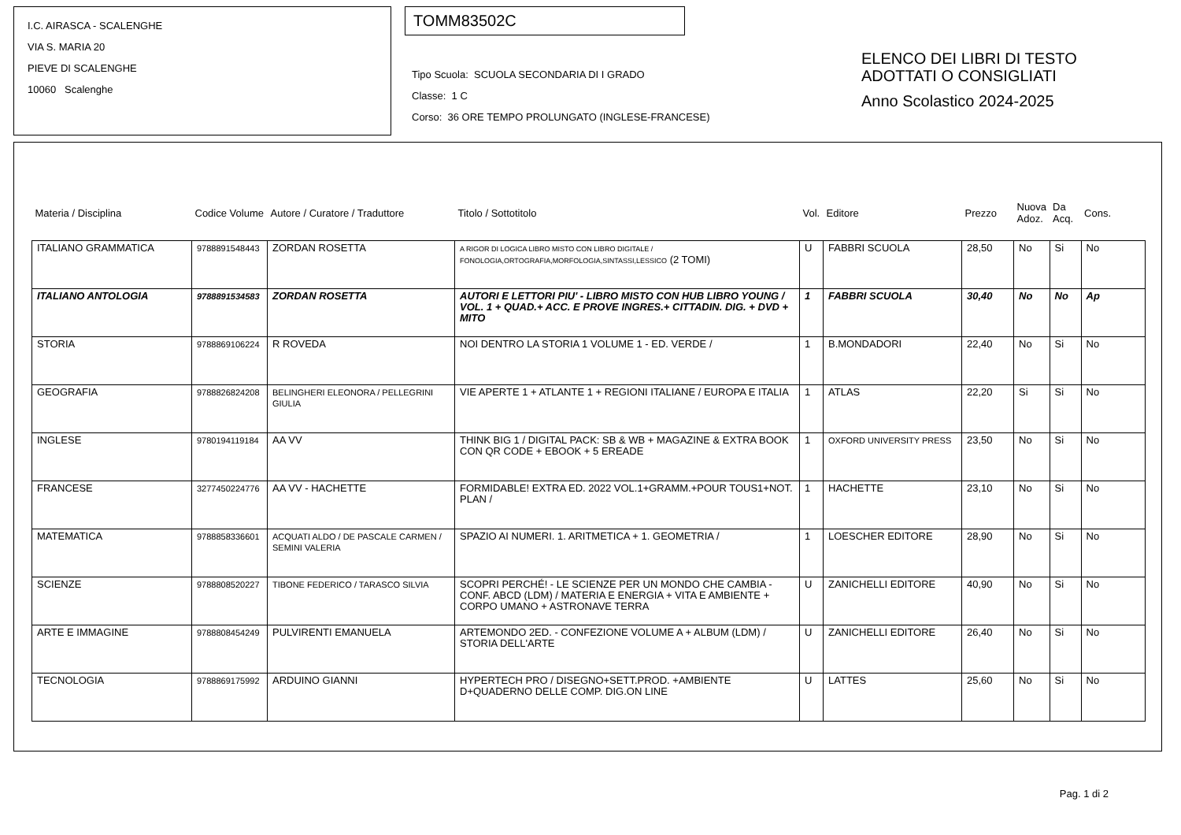I.C. AIRASCA - SCALENGHE
VIA S. MARIA 20
PIEVE DI SCALENGHE
10060 Scalenghe
TOMM83502C
Tipo Scuola: SCUOLA SECONDARIA DI I GRADO
Classe: 1 C
Corso: 36 ORE TEMPO PROLUNGATO (INGLESE-FRANCESE)
ELENCO DEI LIBRI DI TESTO
ADOTTATI O CONSIGLIATI
Anno Scolastico 2024-2025
| Materia / Disciplina | Codice Volume | Autore / Curatore / Traduttore | Titolo / Sottotitolo | Vol. | Editore | Prezzo | Nuova Adoz. | Da Acq. | Cons. |
| --- | --- | --- | --- | --- | --- | --- | --- | --- | --- |
| ITALIANO GRAMMATICA | 9788891548443 | ZORDAN ROSETTA | A RIGOR DI LOGICA LIBRO MISTO CON LIBRO DIGITALE / FONOLOGIA,ORTOGRAFIA,MORFOLOGIA,SINTASSI,LESSICO (2 TOMI) | U | FABBRI SCUOLA | 28,50 | No | Si | No |
| ITALIANO ANTOLOGIA | 9788891534583 | ZORDAN ROSETTA | AUTORI E LETTORI PIU' - LIBRO MISTO CON HUB LIBRO YOUNG / VOL. 1 + QUAD.+ ACC. E PROVE INGRES.+ CITTADIN. DIG. + DVD + MITO | 1 | FABBRI SCUOLA | 30,40 | No | No | Ap |
| STORIA | 9788869106224 | R ROVEDA | NOI DENTRO LA STORIA 1 VOLUME 1 - ED. VERDE / | 1 | B.MONDADORI | 22,40 | No | Si | No |
| GEOGRAFIA | 9788826824208 | BELINGHERI ELEONORA / PELLEGRINI GIULIA | VIE APERTE 1 + ATLANTE 1 + REGIONI ITALIANE / EUROPA E ITALIA | 1 | ATLAS | 22,20 | Si | Si | No |
| INGLESE | 9780194119184 | AA VV | THINK BIG 1 / DIGITAL PACK: SB & WB + MAGAZINE & EXTRA BOOK CON QR CODE + EBOOK + 5 EREADE | 1 | OXFORD UNIVERSITY PRESS | 23,50 | No | Si | No |
| FRANCESE | 3277450224776 | AA VV - HACHETTE | FORMIDABLE! EXTRA ED. 2022 VOL.1+GRAMM.+POUR TOUS1+NOT. PLAN / | 1 | HACHETTE | 23,10 | No | Si | No |
| MATEMATICA | 9788858336601 | ACQUATI ALDO / DE PASCALE CARMEN / SEMINI VALERIA | SPAZIO AI NUMERI. 1. ARITMETICA + 1. GEOMETRIA / | 1 | LOESCHER EDITORE | 28,90 | No | Si | No |
| SCIENZE | 9788808520227 | TIBONE FEDERICO / TARASCO SILVIA | SCOPRI PERCHÉ! - LE SCIENZE PER UN MONDO CHE CAMBIA - CONF. ABCD (LDM) / MATERIA E ENERGIA + VITA E AMBIENTE + CORPO UMANO + ASTRONAVE TERRA | U | ZANICHELLI EDITORE | 40,90 | No | Si | No |
| ARTE E IMMAGINE | 9788808454249 | PULVIRENTI EMANUELA | ARTEMONDO 2ED. - CONFEZIONE VOLUME A + ALBUM (LDM) / STORIA DELL'ARTE | U | ZANICHELLI EDITORE | 26,40 | No | Si | No |
| TECNOLOGIA | 9788869175992 | ARDUINO GIANNI | HYPERTECH PRO / DISEGNO+SETT.PROD. +AMBIENTE D+QUADERNO DELLE COMP. DIG.ON LINE | U | LATTES | 25,60 | No | Si | No |
Pag. 1 di 2